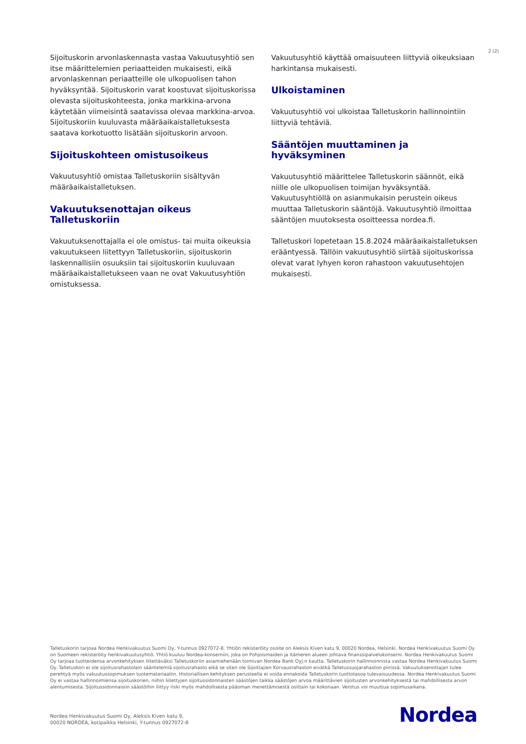2 (2)
Sijoituskorin arvonlaskennasta vastaa Vakuutusyhtiö sen itse määrittelemien periaatteiden mukaisesti, eikä arvonlaskennan periaatteille ole ulkopuolisen tahon hyväksyntää. Sijoituskorin varat koostuvat sijoituskorissa olevasta sijoituskohteesta, jonka markkina-arvona käytetään viimeisintä saatavissa olevaa markkina-arvoa. Sijoituskoriin kuuluvasta määräaikaistalletuksesta saatava korkotuotto lisätään sijoituskorin arvoon.
Sijoituskohteen omistusoikeus
Vakuutusyhtiö omistaa Talletuskoriin sisältyvän määräaikaistalletuksen.
Vakuutuksenottajan oikeus Talletuskoriin
Vakuutuksenottajalla ei ole omistus- tai muita oikeuksia vakuutukseen liitettyyn Talletuskoriin, sijoituskorin laskennallisiin osuuksiin tai sijoituskoriin kuuluvaan määräaikaistalletukseen vaan ne ovat Vakuutusyhtiön omistuksessa.
Vakuutusyhtiö käyttää omaisuuteen liittyviä oikeuksiaan harkintansa mukaisesti.
Ulkoistaminen
Vakuutusyhtiö voi ulkoistaa Talletuskorin hallinnointiin liittyviä tehtäviä.
Sääntöjen muuttaminen ja hyväksyminen
Vakuutusyhtiö määrittelee Talletuskorin säännöt, eikä niille ole ulkopuolisen toimijan hyväksyntää. Vakuutusyhtiöllä on asianmukaisin perustein oikeus muuttaa Talletuskorin sääntöjä. Vakuutusyhtiö ilmoittaa sääntöjen muutoksesta osoitteessa nordea.fi.
Talletuskori lopetetaan 15.8.2024 määräaikaistalletuksen erääntyessä. Tällöin vakuutusyhtiö siirtää sijoituskorissa olevat varat lyhyen koron rahastoon vakuutusehtojen mukaisesti.
Talletuskorin tarjoaa Nordea Henkivakuutus Suomi Oy, Y-tunnus 0927072-8. Yhtiön rekisteröity osoite on Aleksis Kiven katu 9, 00020 Nordea, Helsinki. Nordea Henkivakuutus Suomi Oy on Suomeen rekisteröity henkivakuutusyhtiö. Yhtiö kuuluu Nordea-konserniin, joka on Pohjoismaiden ja Itämeren alueen johtava finanssipalvelukonserni. Nordea Henkivakuutus Suomi Oy tarjoaa tuotteidensa arvonkehityksen liitettäväksi Talletuskoriin asiamiehenään toimivan Nordea Bank Oyj:n kautta. Talletuskorin hallinnoinnista vastaa Nordea Henkivakuutus Suomi Oy. Talletuskori ei ole sijoitusrahastolain sääntelemiä sijoitusrahasto eikä se siten ole Sijoittajien Korvausrahaston eivätkä Talletussuojarahaston piirissä. Vakuutuksenottajan tulee perehtyä myös vakuutussopimuksen tuotemateriaaliin. Historiallisen kehityksen perusteella ei voida ennakoida Talletuskorin tuottotasoa tulevaisuudessa. Nordea Henkivakuutus Suomi Oy ei vastaa hallinnoimiensa sijoituskorien, niihin liitettyjen sijoitussidonnaisten säästöjen taikka säästöjen arvoa määrittävien sijoitusten arvonkehityksestä tai mahdollisesta arvon alentumisesta. Sijoitussidonnaisiin säästöihin liittyy riski myös mahdollisesta pääoman menettämisestä osittain tai kokonaan. Verotus voi muuttua sopimusaikana.
Nordea Henkivakuutus Suomi Oy, Aleksis Kiven katu 9,
00020 NORDEA, kotipaikka Helsinki, Y-tunnus 0927072-8
Nordea